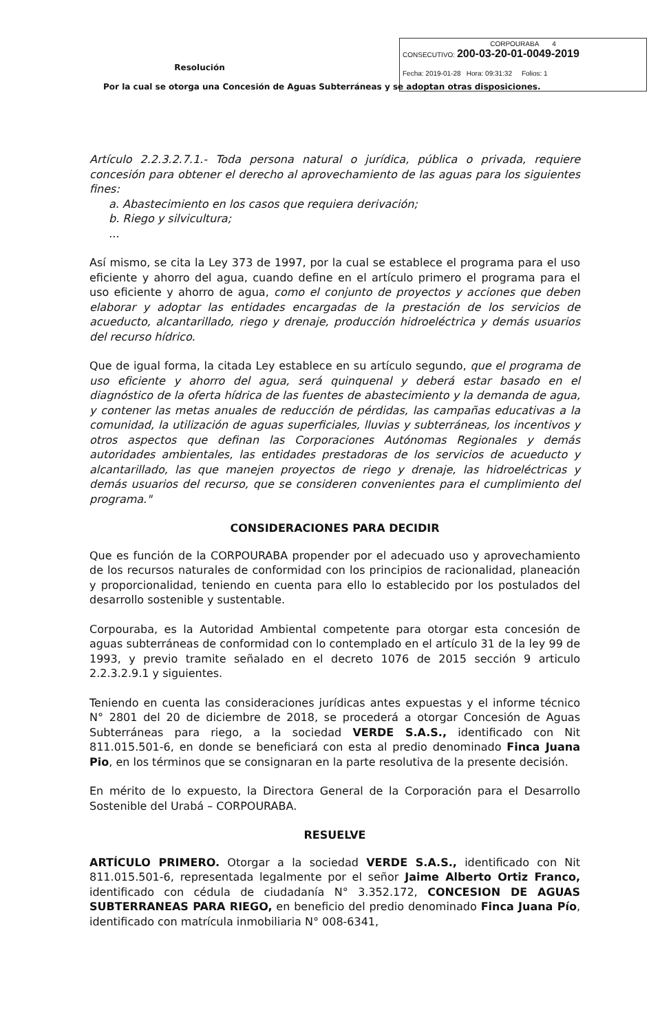Resolución
CORPOURABA 4
CONSECUTIVO: 200-03-20-01-0049-2019
Fecha: 2019-01-28 Hora: 09:31:32 Folios: 1
Por la cual se otorga una Concesión de Aguas Subterráneas y se adoptan otras disposiciones.
Artículo 2.2.3.2.7.1.- Toda persona natural o jurídica, pública o privada, requiere concesión para obtener el derecho al aprovechamiento de las aguas para los siguientes fines:
a. Abastecimiento en los casos que requiera derivación;
b. Riego y silvicultura;
...
Así mismo, se cita la Ley 373 de 1997, por la cual se establece el programa para el uso eficiente y ahorro del agua, cuando define en el artículo primero el programa para el uso eficiente y ahorro de agua, como el conjunto de proyectos y acciones que deben elaborar y adoptar las entidades encargadas de la prestación de los servicios de acueducto, alcantarillado, riego y drenaje, producción hidroeléctrica y demás usuarios del recurso hídrico.
Que de igual forma, la citada Ley establece en su artículo segundo, que el programa de uso eficiente y ahorro del agua, será quinquenal y deberá estar basado en el diagnóstico de la oferta hídrica de las fuentes de abastecimiento y la demanda de agua, y contener las metas anuales de reducción de pérdidas, las campañas educativas a la comunidad, la utilización de aguas superficiales, lluvias y subterráneas, los incentivos y otros aspectos que definan las Corporaciones Autónomas Regionales y demás autoridades ambientales, las entidades prestadoras de los servicios de acueducto y alcantarillado, las que manejen proyectos de riego y drenaje, las hidroeléctricas y demás usuarios del recurso, que se consideren convenientes para el cumplimiento del programa."
CONSIDERACIONES PARA DECIDIR
Que es función de la CORPOURABA propender por el adecuado uso y aprovechamiento de los recursos naturales de conformidad con los principios de racionalidad, planeación y proporcionalidad, teniendo en cuenta para ello lo establecido por los postulados del desarrollo sostenible y sustentable.
Corpouraba, es la Autoridad Ambiental competente para otorgar esta concesión de aguas subterráneas de conformidad con lo contemplado en el artículo 31 de la ley 99 de 1993, y previo tramite señalado en el decreto 1076 de 2015 sección 9 articulo 2.2.3.2.9.1 y siguientes.
Teniendo en cuenta las consideraciones jurídicas antes expuestas y el informe técnico N° 2801 del 20 de diciembre de 2018, se procederá a otorgar Concesión de Aguas Subterráneas para riego, a la sociedad VERDE S.A.S., identificado con Nit 811.015.501-6, en donde se beneficiará con esta al predio denominado Finca Juana Pio, en los términos que se consignaran en la parte resolutiva de la presente decisión.
En mérito de lo expuesto, la Directora General de la Corporación para el Desarrollo Sostenible del Urabá – CORPOURABA.
RESUELVE
ARTÍCULO PRIMERO. Otorgar a la sociedad VERDE S.A.S., identificado con Nit 811.015.501-6, representada legalmente por el señor Jaime Alberto Ortiz Franco, identificado con cédula de ciudadanía N° 3.352.172, CONCESION DE AGUAS SUBTERRANEAS PARA RIEGO, en beneficio del predio denominado Finca Juana Pío, identificado con matrícula inmobiliaria N° 008-6341,